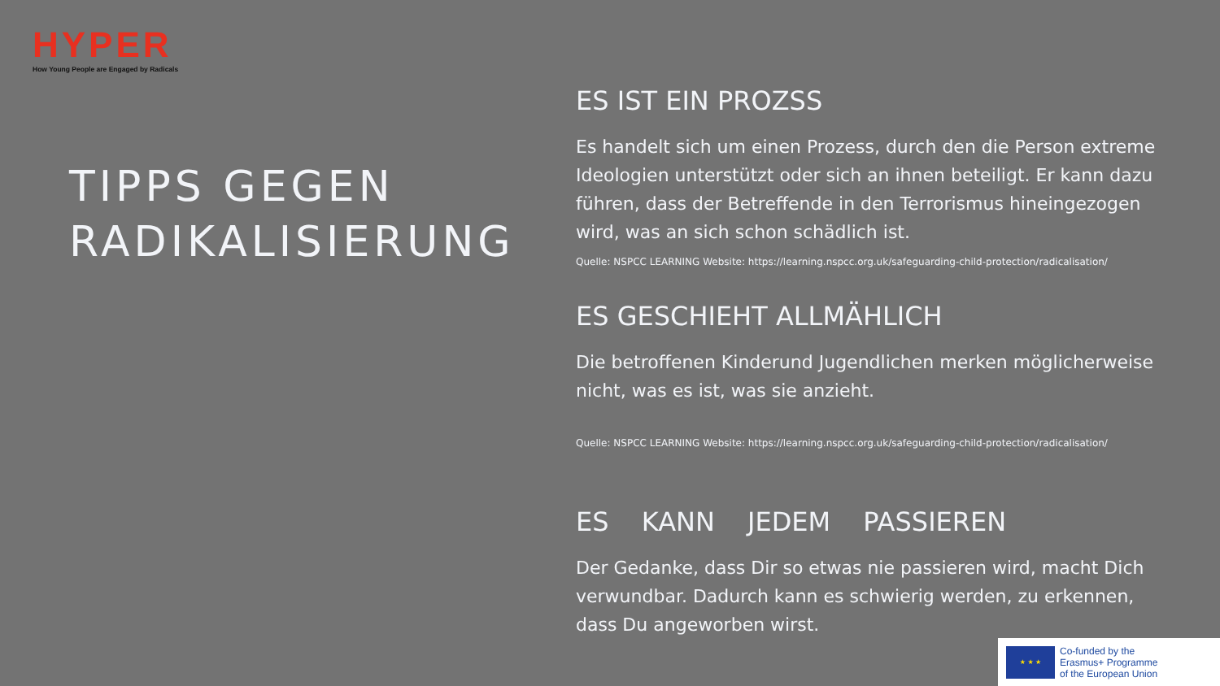HYPER
How Young People are Engaged by Radicals
TIPPS GEGEN
RADIKALISIERUNG
ES IST EIN PROZSS
Es handelt sich um einen Prozess, durch den die Person extreme Ideologien unterstützt oder sich an ihnen beteiligt. Er kann dazu führen, dass der Betreffende in den Terrorismus hineingezogen wird, was an sich schon schädlich ist.
Quelle: NSPCC LEARNING Website: https://learning.nspcc.org.uk/safeguarding-child-protection/radicalisation/
ES GESCHIEHT ALLMÄHLICH
Die betroffenen Kinderund Jugendlichen merken möglicherweise nicht, was es ist, was sie anzieht.
Quelle: NSPCC LEARNING Website: https://learning.nspcc.org.uk/safeguarding-child-protection/radicalisation/
ES KANN JEDEM PASSIEREN
Der Gedanke, dass Dir so etwas nie passieren wird, macht Dich verwundbar. Dadurch kann es schwierig werden, zu erkennen, dass Du angeworben wirst.
★ ★ ★
Co-funded by the
Erasmus+ Programme
of the European Union